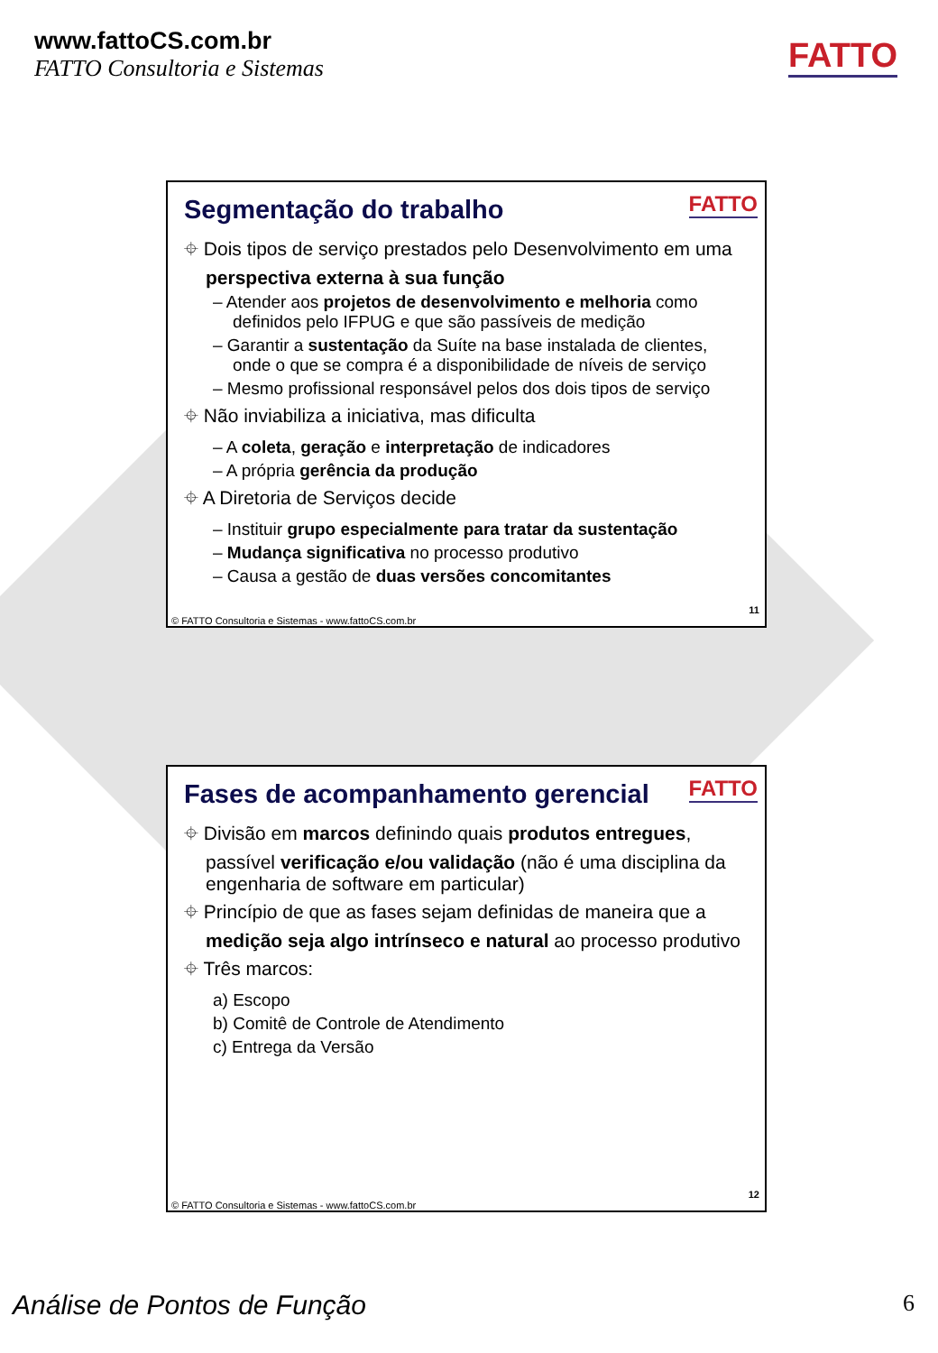www.fattoCS.com.br
FATTO Consultoria e Sistemas
FATTO
Segmentação do trabalho
FATTO
⌖ Dois tipos de serviço prestados pelo Desenvolvimento em uma perspectiva externa à sua função
– Atender aos projetos de desenvolvimento e melhoria como definidos pelo IFPUG e que são passíveis de medição
– Garantir a sustentação da Suíte na base instalada de clientes, onde o que se compra é a disponibilidade de níveis de serviço
– Mesmo profissional responsável pelos dos dois tipos de serviço
⌖ Não inviabiliza a iniciativa, mas dificulta
– A coleta, geração e interpretação de indicadores
– A própria gerência da produção
⌖ A Diretoria de Serviços decide
– Instituir grupo especialmente para tratar da sustentação
– Mudança significativa no processo produtivo
– Causa a gestão de duas versões concomitantes
11
© FATTO Consultoria e Sistemas - www.fattoCS.com.br
Fases de acompanhamento gerencial
FATTO
⌖ Divisão em marcos definindo quais produtos entregues, passível verificação e/ou validação (não é uma disciplina da engenharia de software em particular)
⌖ Princípio de que as fases sejam definidas de maneira que a medição seja algo intrínseco e natural ao processo produtivo
⌖ Três marcos:
a) Escopo
b) Comitê de Controle de Atendimento
c) Entrega da Versão
12
© FATTO Consultoria e Sistemas - www.fattoCS.com.br
Análise de Pontos de Função 6